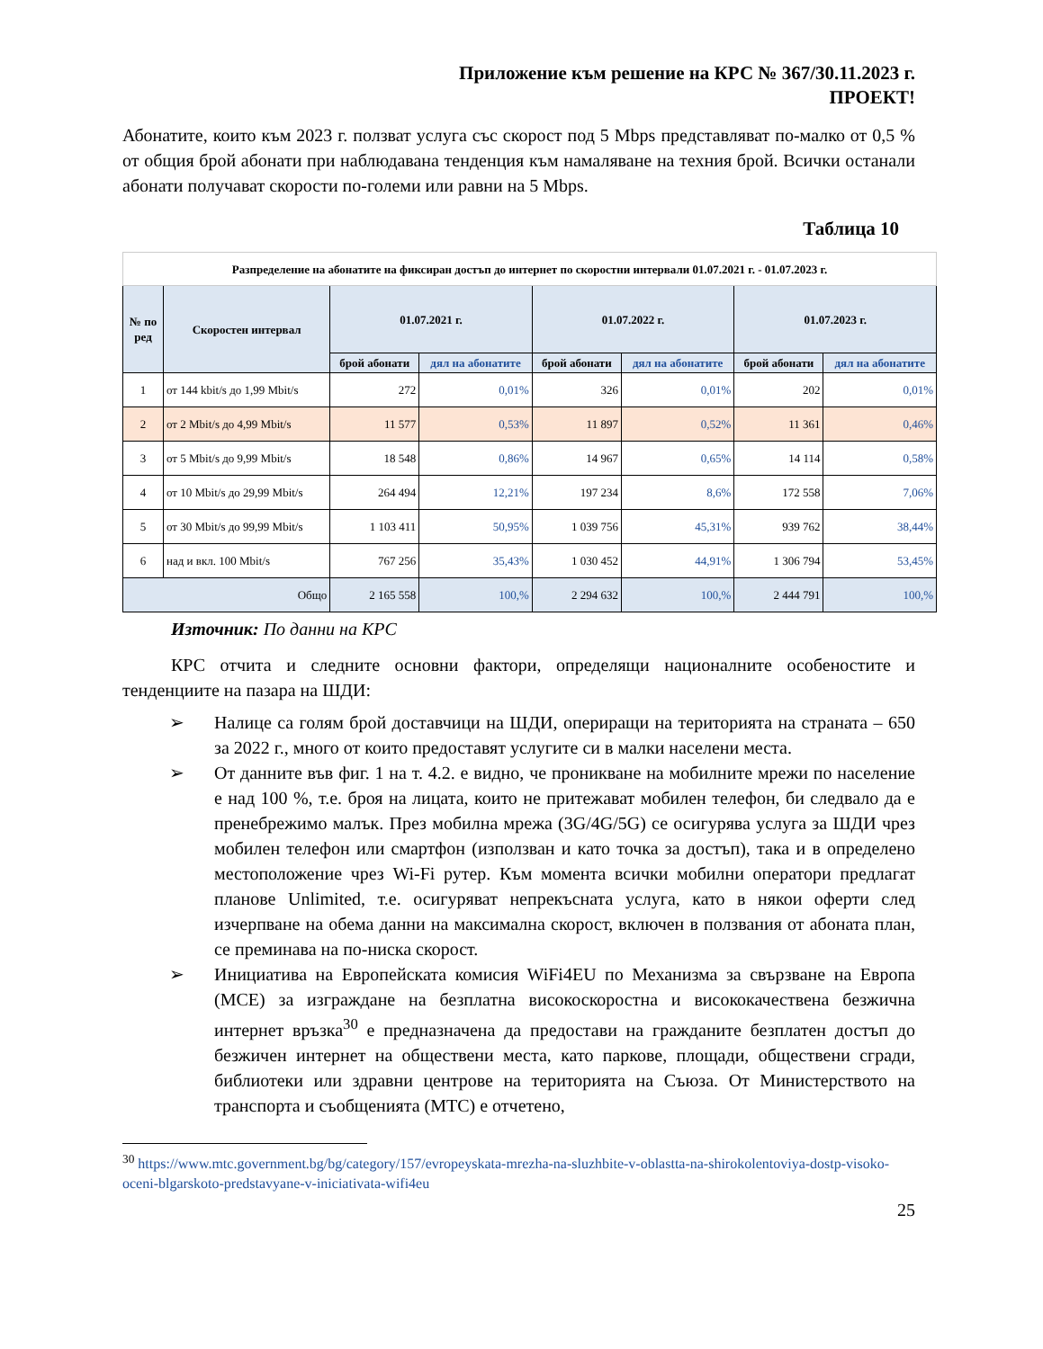Приложение към решение на КРС № 367/30.11.2023 г.
ПРОЕКТ!
Абонатите, които към 2023 г. ползват услуга със скорост под 5 Mbps представляват по-малко от 0,5 % от общия брой абонати при наблюдавана тенденция към намаляване на техния брой. Всички останали абонати получават скорости по-големи или равни на 5 Mbps.
Таблица 10
| Разпределение на абонатите на фиксиран достъп до интернет по скоростни интервали 01.07.2021 г. - 01.07.2023 г. | | | | | | | |
| № по ред | Скоростен интервал | 01.07.2021 г. | | 01.07.2022 г. | | 01.07.2023 г. | |
| | | брой абонати | дял на абонатите | брой абонати | дял на абонатите | брой абонати | дял на абонатите |
| 1 | от 144 kbit/s до 1,99 Mbit/s | 272 | 0,01% | 326 | 0,01% | 202 | 0,01% |
| 2 | от 2 Mbit/s до 4,99 Mbit/s | 11 577 | 0,53% | 11 897 | 0,52% | 11 361 | 0,46% |
| 3 | от 5 Mbit/s до 9,99 Mbit/s | 18 548 | 0,86% | 14 967 | 0,65% | 14 114 | 0,58% |
| 4 | от 10 Mbit/s до 29,99 Mbit/s | 264 494 | 12,21% | 197 234 | 8,6% | 172 558 | 7,06% |
| 5 | от 30 Mbit/s до 99,99 Mbit/s | 1 103 411 | 50,95% | 1 039 756 | 45,31% | 939 762 | 38,44% |
| 6 | над и вкл. 100 Mbit/s | 767 256 | 35,43% | 1 030 452 | 44,91% | 1 306 794 | 53,45% |
| Общо | | 2 165 558 | 100,% | 2 294 632 | 100,% | 2 444 791 | 100,% |
Източник: По данни на КРС
КРС отчита и следните основни фактори, определящи националните особеностите и тенденциите на пазара на ШДИ:
➢ Налице са голям брой доставчици на ШДИ, опериращи на територията на страната – 650 за 2022 г., много от които предоставят услугите си в малки населени места.
➢ От данните във фиг. 1 на т. 4.2. е видно, че проникване на мобилните мрежи по население е над 100 %, т.е. броя на лицата, които не притежават мобилен телефон, би следвало да е пренебрежимо малък. През мобилна мрежа (3G/4G/5G) се осигурява услуга за ШДИ чрез мобилен телефон или смартфон (използван и като точка за достъп), така и в определено местоположение чрез Wi-Fi рутер. Към момента всички мобилни оператори предлагат планове Unlimited, т.е. осигуряват непрекъсната услуга, като в някои оферти след изчерпване на обема данни на максимална скорост, включен в ползвания от абоната план, се преминава на по-ниска скорост.
➢ Инициатива на Европейската комисия WiFi4EU по Механизма за свързване на Европа (МСЕ) за изграждане на безплатна високоскоростна и висококачествена безжична интернет връзка<sup>30</sup> е предназначена да предостави на гражданите безплатен достъп до безжичен интернет на обществени места, като паркове, площади, обществени сгради, библиотеки или здравни центрове на територията на Съюза. От Министерството на транспорта и съобщенията (МТС) е отчетено,
<sup>30</sup> https://www.mtc.government.bg/bg/category/157/evropeyskata-mrezha-na-sluzhbite-v-oblastta-na-shirokolentoviya-dostp-visoko-oceni-blgarskoto-predstavyane-v-iniciativata-wifi4eu
25